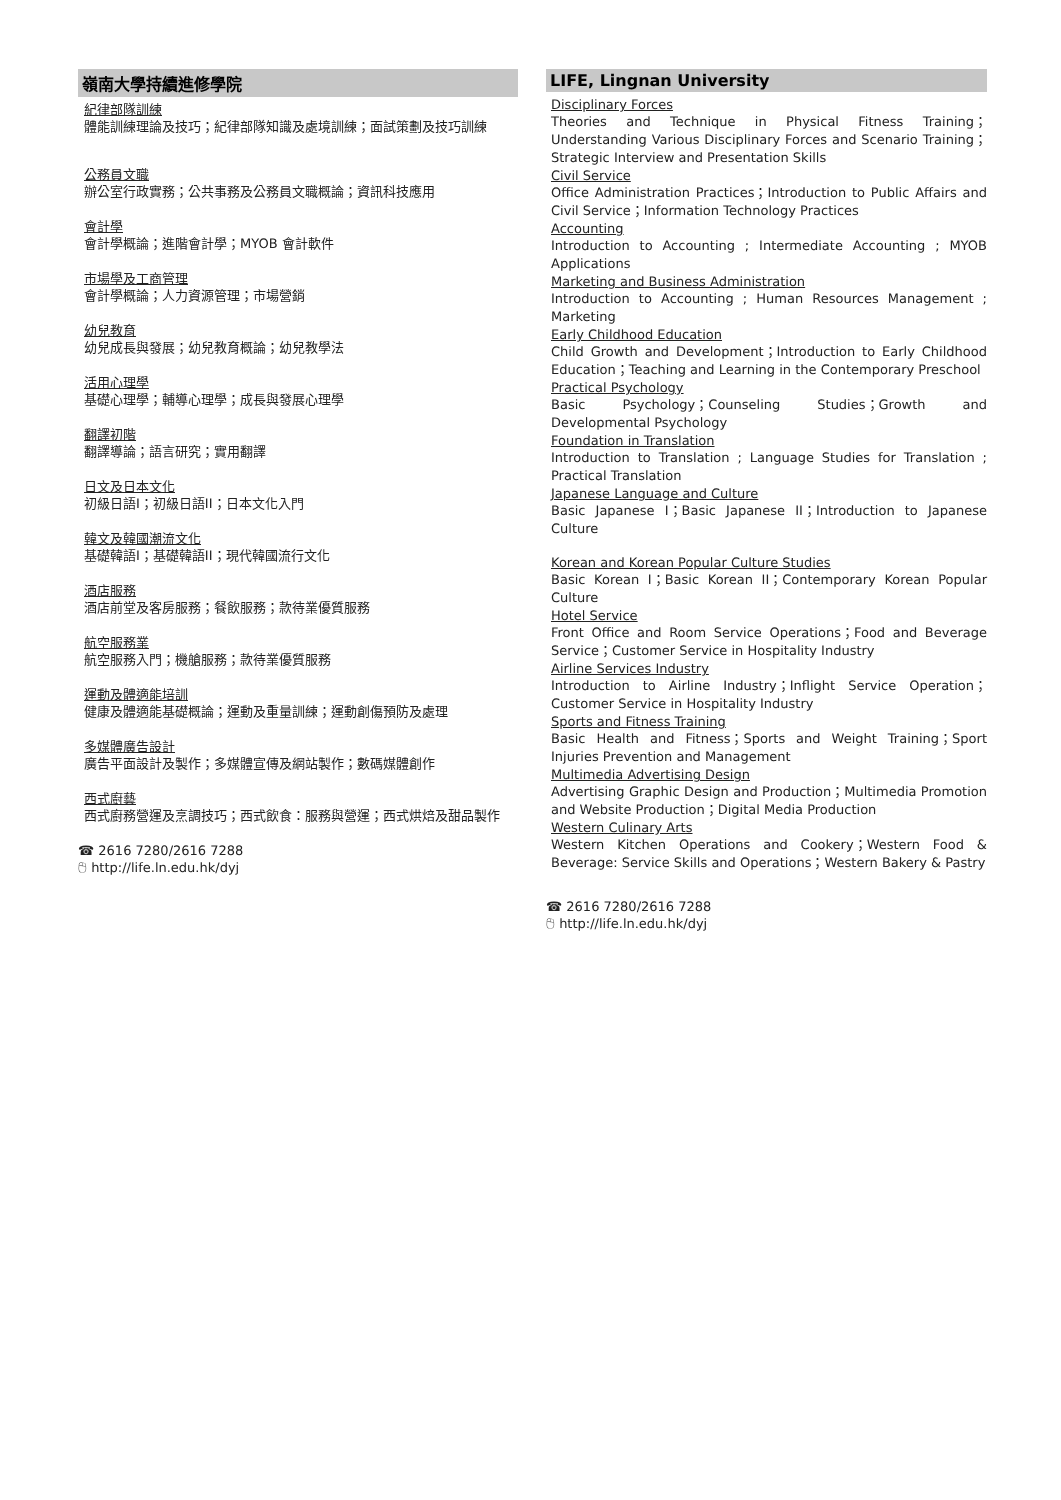嶺南大學持續進修學院
紀律部隊訓練
體能訓練理論及技巧；紀律部隊知識及處境訓練；面試策劃及技巧訓練
公務員文職
辦公室行政實務；公共事務及公務員文職概論；資訊科技應用
會計學
會計學概論；進階會計學；MYOB 會計軟件
市場學及工商管理
會計學概論；人力資源管理；市場營銷
幼兒教育
幼兒成長與發展；幼兒教育概論；幼兒教學法
活用心理學
基礎心理學；輔導心理學；成長與發展心理學
翻譯初階
翻譯導論；語言研究；實用翻譯
日文及日本文化
初級日語I；初級日語II；日本文化入門
韓文及韓國潮流文化
基礎韓語I；基礎韓語II；現代韓國流行文化
酒店服務
酒店前堂及客房服務；餐飲服務；款待業優質服務
航空服務業
航空服務入門；機艙服務；款待業優質服務
運動及體適能培訓
健康及體適能基礎概論；運動及重量訓練；運動創傷預防及處理
多媒體廣告設計
廣告平面設計及製作；多媒體宣傳及網站製作；數碼媒體創作
西式廚藝
西式廚務營運及烹調技巧；西式飲食：服務與營運；西式烘焙及甜品製作
☎ 2616 7280/2616 7288
🖰 http://life.ln.edu.hk/dyj
LIFE, Lingnan University
Disciplinary Forces
Theories and Technique in Physical Fitness Training；Understanding Various Disciplinary Forces and Scenario Training；Strategic Interview and Presentation Skills
Civil Service
Office Administration Practices；Introduction to Public Affairs and Civil Service；Information Technology Practices
Accounting
Introduction to Accounting ; Intermediate Accounting ; MYOB Applications
Marketing and Business Administration
Introduction to Accounting ; Human Resources Management ; Marketing
Early Childhood Education
Child Growth and Development；Introduction to Early Childhood Education；Teaching and Learning in the Contemporary Preschool
Practical Psychology
Basic Psychology；Counseling Studies；Growth and Developmental Psychology
Foundation in Translation
Introduction to Translation ; Language Studies for Translation ; Practical Translation
Japanese Language and Culture
Basic Japanese I；Basic Japanese II；Introduction to Japanese Culture
Korean and Korean Popular Culture Studies
Basic Korean I；Basic Korean II；Contemporary Korean Popular Culture
Hotel Service
Front Office and Room Service Operations；Food and Beverage Service；Customer Service in Hospitality Industry
Airline Services Industry
Introduction to Airline Industry；Inflight Service Operation；Customer Service in Hospitality Industry
Sports and Fitness Training
Basic Health and Fitness；Sports and Weight Training；Sport Injuries Prevention and Management
Multimedia Advertising Design
Advertising Graphic Design and Production；Multimedia Promotion and Website Production；Digital Media Production
Western Culinary Arts
Western Kitchen Operations and Cookery；Western Food & Beverage: Service Skills and Operations；Western Bakery & Pastry
☎ 2616 7280/2616 7288
🖰 http://life.ln.edu.hk/dyj